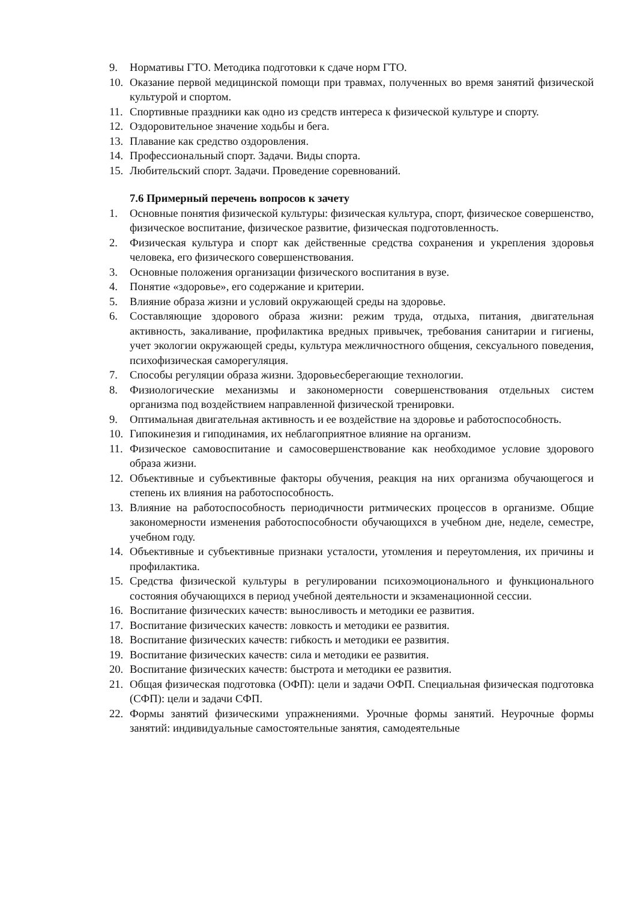9. Нормативы ГТО. Методика подготовки к сдаче норм ГТО.
10. Оказание первой медицинской помощи при травмах, полученных во время занятий физической культурой и спортом.
11. Спортивные праздники как одно из средств интереса к физической культуре и спорту.
12. Оздоровительное значение ходьбы и бега.
13. Плавание как средство оздоровления.
14. Профессиональный спорт. Задачи. Виды спорта.
15. Любительский спорт. Задачи. Проведение соревнований.
7.6 Примерный перечень вопросов к зачету
1. Основные понятия физической культуры: физическая культура, спорт, физическое совершенство, физическое воспитание, физическое развитие, физическая подготовленность.
2. Физическая культура и спорт как действенные средства сохранения и укрепления здоровья человека, его физического совершенствования.
3. Основные положения организации физического воспитания в вузе.
4. Понятие «здоровье», его содержание и критерии.
5. Влияние образа жизни и условий окружающей среды на здоровье.
6. Составляющие здорового образа жизни: режим труда, отдыха, питания, двигательная активность, закаливание, профилактика вредных привычек, требования санитарии и гигиены, учет экологии окружающей среды, культура межличностного общения, сексуального поведения, психофизическая саморегуляция.
7. Способы регуляции образа жизни. Здоровьесберегающие технологии.
8. Физиологические механизмы и закономерности совершенствования отдельных систем организма под воздействием направленной физической тренировки.
9. Оптимальная двигательная активность и ее воздействие на здоровье и работоспособность.
10. Гипокинезия и гиподинамия, их неблагоприятное влияние на организм.
11. Физическое самовоспитание и самосовершенствование как необходимое условие здорового образа жизни.
12. Объективные и субъективные факторы обучения, реакция на них организма обучающегося и степень их влияния на работоспособность.
13. Влияние на работоспособность периодичности ритмических процессов в организме. Общие закономерности изменения работоспособности обучающихся в учебном дне, неделе, семестре, учебном году.
14. Объективные и субъективные признаки усталости, утомления и переутомления, их причины и профилактика.
15. Средства физической культуры в регулировании психоэмоционального и функционального состояния обучающихся в период учебной деятельности и экзаменационной сессии.
16. Воспитание физических качеств: выносливость и методики ее развития.
17. Воспитание физических качеств: ловкость и методики ее развития.
18. Воспитание физических качеств: гибкость и методики ее развития.
19. Воспитание физических качеств: сила и методики ее развития.
20. Воспитание физических качеств: быстрота и методики ее развития.
21. Общая физическая подготовка (ОФП): цели и задачи ОФП. Специальная физическая подготовка (СФП): цели и задачи СФП.
22. Формы занятий физическими упражнениями. Урочные формы занятий. Неурочные формы занятий: индивидуальные самостоятельные занятия, самодеятельные